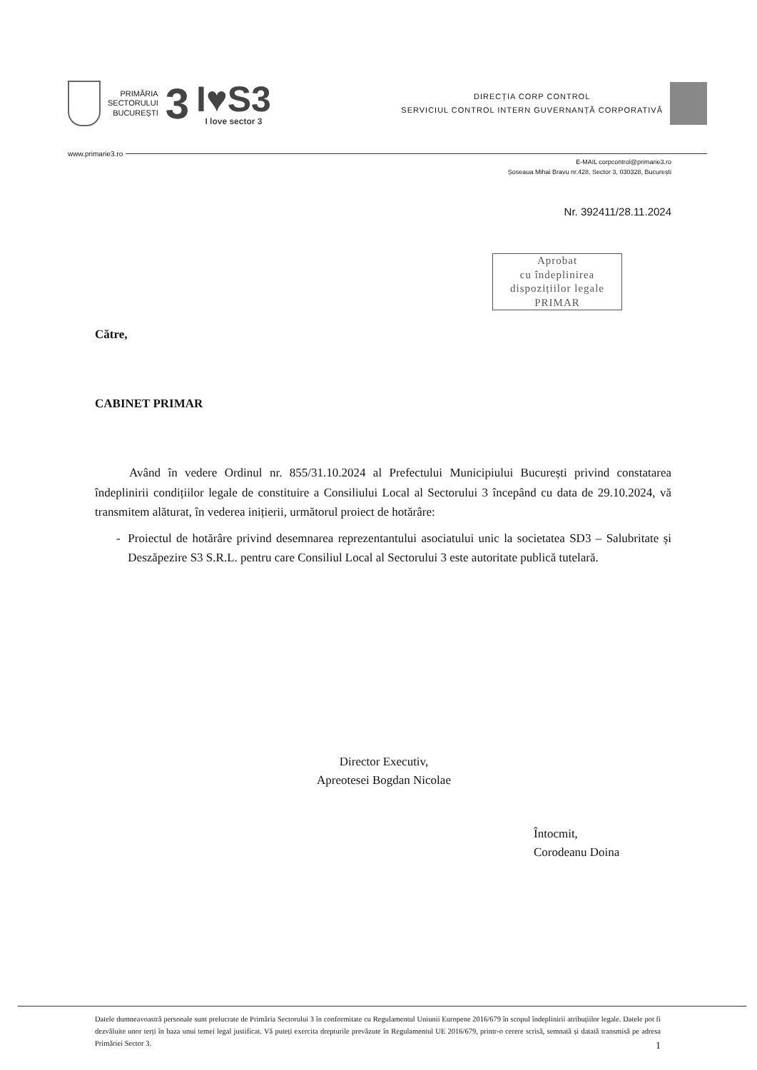PRIMĂRIA
SECTORULUI
BUCUREȘTI
3
I♥S3
I love sector 3
DIRECȚIA CORP CONTROL
SERVICIUL CONTROL INTERN GUVERNANȚĂ CORPORATIVĂ
www.primarie3.ro
E-MAIL corpcontrol@primarie3.ro
Șoseaua Mihai Bravu nr.428, Sector 3, 030328, București
Nr. 392411/28.11.2024
Aprobat
cu îndeplinirea
dispozițiilor legale
PRIMAR
Către,
CABINET PRIMAR
Având în vedere Ordinul nr. 855/31.10.2024 al Prefectului Municipiului București privind constatarea îndeplinirii condițiilor legale de constituire a Consiliului Local al Sectorului 3 începând cu data de 29.10.2024, vă transmitem alăturat, în vederea inițierii, următorul proiect de hotărâre:
- Proiectul de hotărâre privind desemnarea reprezentantului asociatului unic la societatea SD3 – Salubritate și Deszăpezire S3 S.R.L. pentru care Consiliul Local al Sectorului 3 este autoritate publică tutelară.
Director Executiv,
Apreotesei Bogdan Nicolae
Întocmit,
Corodeanu Doina
Datele dumneavoastră personale sunt prelucrate de Primăria Sectorului 3 în conformitate cu Regulamentul Uniunii Europene 2016/679 în scopul îndeplinirii atribuțiilor legale. Datele pot fi dezvăluite unor terți în baza unui temei legal justificat. Vă puteți exercita drepturile prevăzute în Regulamentul UE 2016/679, printr-o cerere scrisă, semnată și datată transmisă pe adresa Primăriei Sector 3. 1